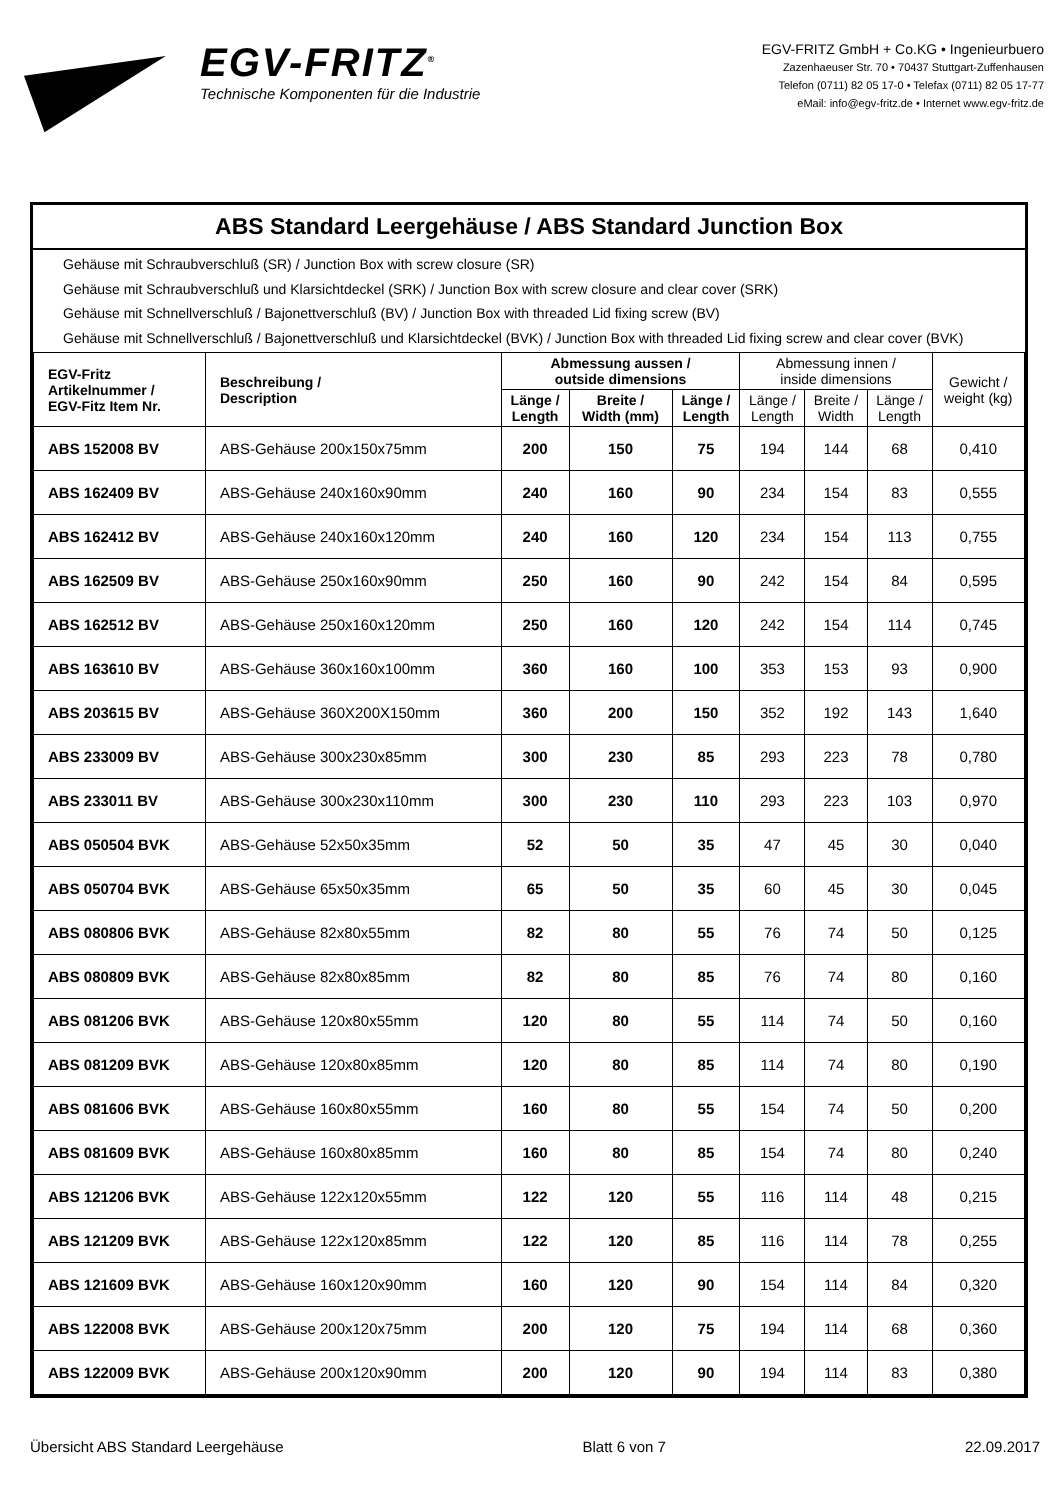EGV-FRITZ<sup>®</sup>
Technische Komponenten für die Industrie
EGV-FRITZ GmbH + Co.KG • Ingenieurbuero
Zazenhaeuser Str. 70 • 70437 Stuttgart-Zuffenhausen
Telefon (0711) 82 05 17-0 • Telefax (0711) 82 05 17-77
eMail: info@egv-fritz.de • Internet www.egv-fritz.de
ABS Standard Leergehäuse / ABS Standard Junction Box
Gehäuse mit Schraubverschluß (SR) / Junction Box with screw closure (SR)
Gehäuse mit Schraubverschluß und Klarsichtdeckel (SRK) / Junction Box with screw closure and clear cover (SRK)
Gehäuse mit Schnellverschluß / Bajonettverschluß (BV) / Junction Box with threaded Lid fixing screw (BV)
Gehäuse mit Schnellverschluß / Bajonettverschluß und Klarsichtdeckel (BVK) / Junction Box with threaded Lid fixing screw and clear cover (BVK)
| EGV-Fritz Artikelnummer / EGV-Fitz Item Nr. | Beschreibung / Description | Abmessung aussen / outside dimensions | | | Abmessung innen / inside dimensions | | | Gewicht / weight (kg) |
| --- | --- | --- | --- | --- | --- | --- | --- | --- |
| | | Länge / Length | Breite / Width (mm) | Länge / Length | Länge / Length | Breite / Width | Länge / Length | |
| ABS 152008 BV | ABS-Gehäuse 200x150x75mm | 200 | 150 | 75 | 194 | 144 | 68 | 0,410 |
| ABS 162409 BV | ABS-Gehäuse 240x160x90mm | 240 | 160 | 90 | 234 | 154 | 83 | 0,555 |
| ABS 162412 BV | ABS-Gehäuse 240x160x120mm | 240 | 160 | 120 | 234 | 154 | 113 | 0,755 |
| ABS 162509 BV | ABS-Gehäuse 250x160x90mm | 250 | 160 | 90 | 242 | 154 | 84 | 0,595 |
| ABS 162512 BV | ABS-Gehäuse 250x160x120mm | 250 | 160 | 120 | 242 | 154 | 114 | 0,745 |
| ABS 163610 BV | ABS-Gehäuse 360x160x100mm | 360 | 160 | 100 | 353 | 153 | 93 | 0,900 |
| ABS 203615 BV | ABS-Gehäuse 360X200X150mm | 360 | 200 | 150 | 352 | 192 | 143 | 1,640 |
| ABS 233009 BV | ABS-Gehäuse 300x230x85mm | 300 | 230 | 85 | 293 | 223 | 78 | 0,780 |
| ABS 233011 BV | ABS-Gehäuse 300x230x110mm | 300 | 230 | 110 | 293 | 223 | 103 | 0,970 |
| ABS 050504 BVK | ABS-Gehäuse 52x50x35mm | 52 | 50 | 35 | 47 | 45 | 30 | 0,040 |
| ABS 050704 BVK | ABS-Gehäuse 65x50x35mm | 65 | 50 | 35 | 60 | 45 | 30 | 0,045 |
| ABS 080806 BVK | ABS-Gehäuse 82x80x55mm | 82 | 80 | 55 | 76 | 74 | 50 | 0,125 |
| ABS 080809 BVK | ABS-Gehäuse 82x80x85mm | 82 | 80 | 85 | 76 | 74 | 80 | 0,160 |
| ABS 081206 BVK | ABS-Gehäuse 120x80x55mm | 120 | 80 | 55 | 114 | 74 | 50 | 0,160 |
| ABS 081209 BVK | ABS-Gehäuse 120x80x85mm | 120 | 80 | 85 | 114 | 74 | 80 | 0,190 |
| ABS 081606 BVK | ABS-Gehäuse 160x80x55mm | 160 | 80 | 55 | 154 | 74 | 50 | 0,200 |
| ABS 081609 BVK | ABS-Gehäuse 160x80x85mm | 160 | 80 | 85 | 154 | 74 | 80 | 0,240 |
| ABS 121206 BVK | ABS-Gehäuse 122x120x55mm | 122 | 120 | 55 | 116 | 114 | 48 | 0,215 |
| ABS 121209 BVK | ABS-Gehäuse 122x120x85mm | 122 | 120 | 85 | 116 | 114 | 78 | 0,255 |
| ABS 121609 BVK | ABS-Gehäuse 160x120x90mm | 160 | 120 | 90 | 154 | 114 | 84 | 0,320 |
| ABS 122008 BVK | ABS-Gehäuse 200x120x75mm | 200 | 120 | 75 | 194 | 114 | 68 | 0,360 |
| ABS 122009 BVK | ABS-Gehäuse 200x120x90mm | 200 | 120 | 90 | 194 | 114 | 83 | 0,380 |
Übersicht ABS Standard Leergehäuse Blatt 6 von 7 22.09.2017